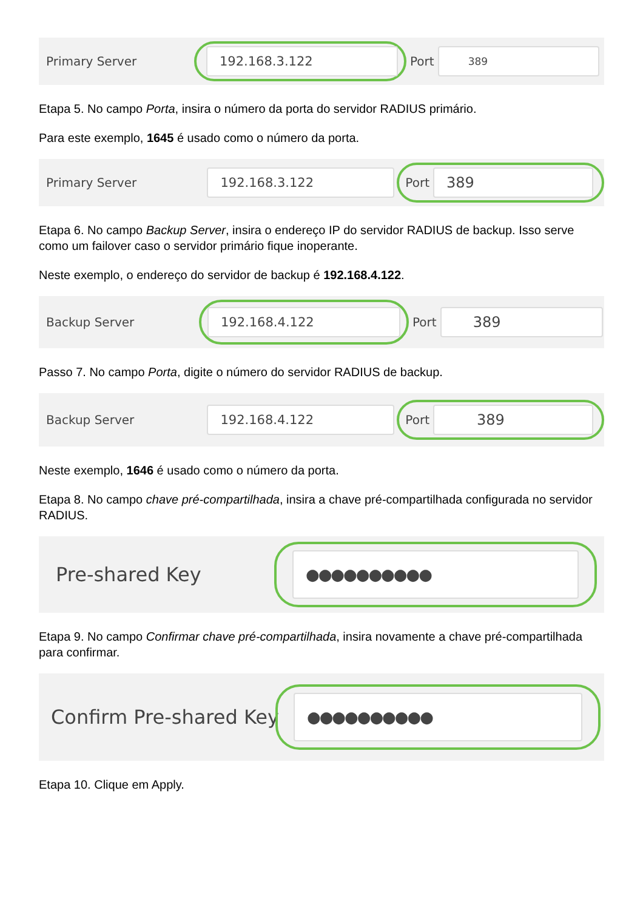Primary Server
192.168.3.122
Port
389
Etapa 5. No campo Porta, insira o número da porta do servidor RADIUS primário.
Para este exemplo, 1645 é usado como o número da porta.
Primary Server
192.168.3.122
Port
389
Etapa 6. No campo Backup Server, insira o endereço IP do servidor RADIUS de backup. Isso serve como um failover caso o servidor primário fique inoperante.
Neste exemplo, o endereço do servidor de backup é 192.168.4.122.
Backup Server
192.168.4.122
Port
389
Passo 7. No campo Porta, digite o número do servidor RADIUS de backup.
Backup Server
192.168.4.122
Port
389
Neste exemplo, 1646 é usado como o número da porta.
Etapa 8. No campo chave pré-compartilhada, insira a chave pré-compartilhada configurada no servidor RADIUS.
Pre-shared Key
●●●●●●●●●●
Etapa 9. No campo Confirmar chave pré-compartilhada, insira novamente a chave pré-compartilhada para confirmar.
Confirm Pre-shared Key
●●●●●●●●●●
Etapa 10. Clique em Apply.